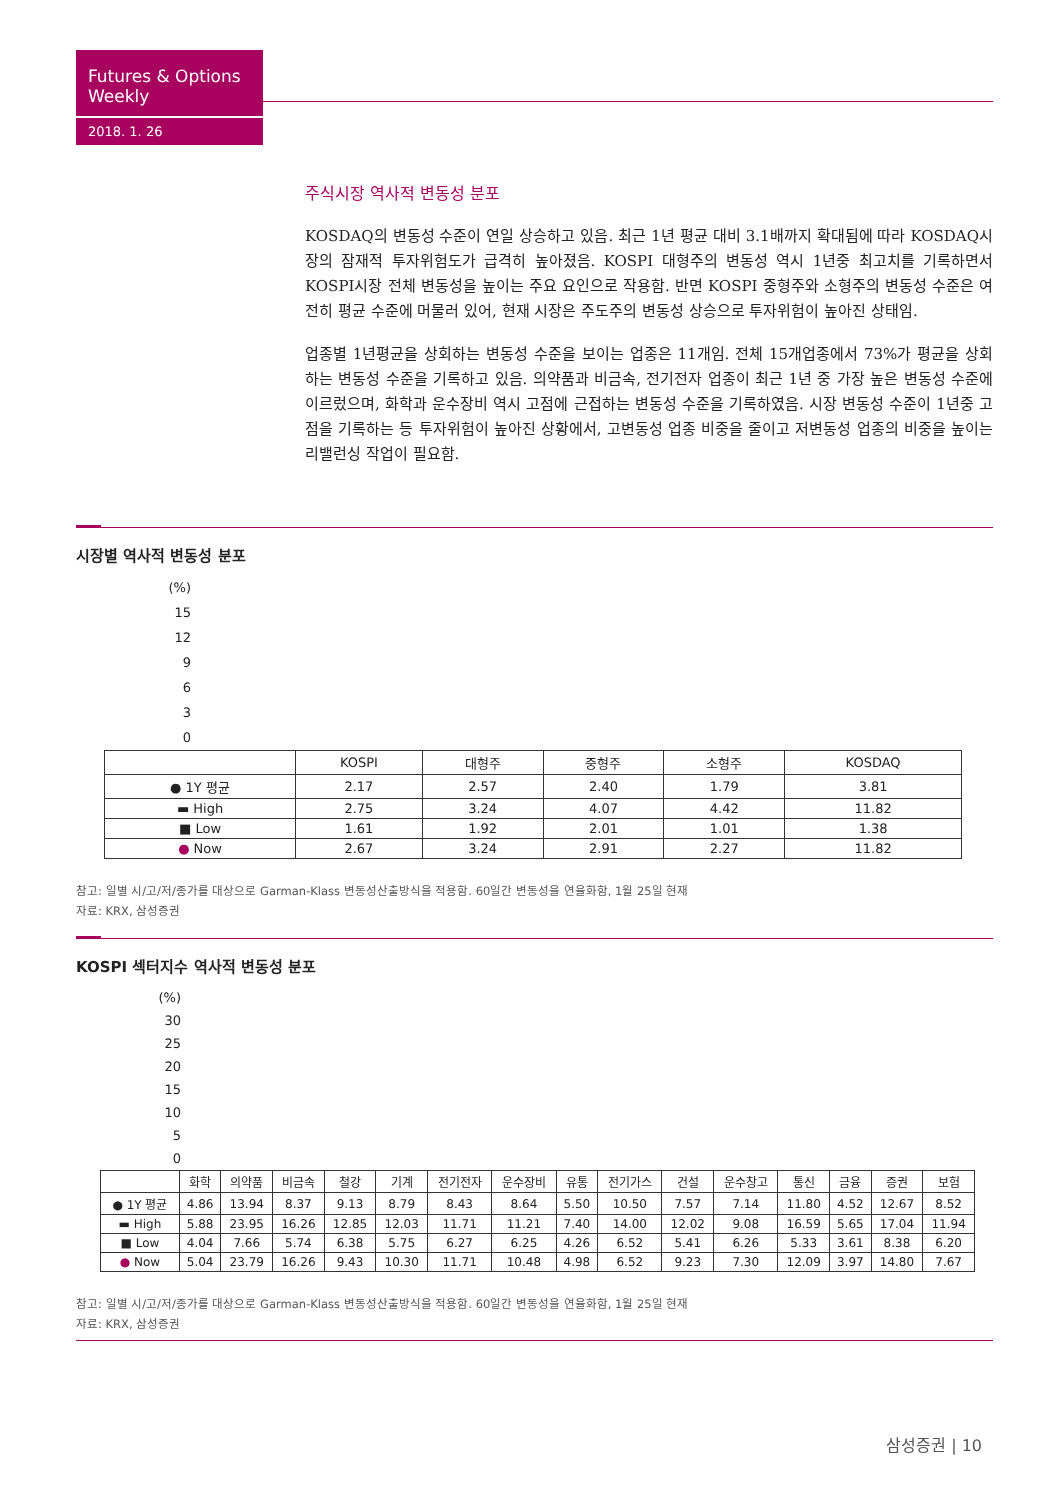Futures & Options Weekly
2018. 1. 26
주식시장 역사적 변동성 분포
KOSDAQ의 변동성 수준이 연일 상승하고 있음. 최근 1년 평균 대비 3.1배까지 확대됨에 따라 KOSDAQ시장의 잠재적 투자위험도가 급격히 높아졌음. KOSPI 대형주의 변동성 역시 1년중 최고치를 기록하면서 KOSPI시장 전체 변동성을 높이는 주요 요인으로 작용함. 반면 KOSPI 중형주와 소형주의 변동성 수준은 여전히 평균 수준에 머물러 있어, 현재 시장은 주도주의 변동성 상승으로 투자위험이 높아진 상태임.
업종별 1년평균을 상회하는 변동성 수준을 보이는 업종은 11개임. 전체 15개업종에서 73%가 평균을 상회하는 변동성 수준을 기록하고 있음. 의약품과 비금속, 전기전자 업종이 최근 1년 중 가장 높은 변동성 수준에 이르렀으며, 화학과 운수장비 역시 고점에 근접하는 변동성 수준을 기록하였음. 시장 변동성 수준이 1년중 고점을 기록하는 등 투자위험이 높아진 상황에서, 고변동성 업종 비중을 줄이고 저변동성 업종의 비중을 높이는 리밸런싱 작업이 필요함.
시장별 역사적 변동성 분포
(%)
15
12
9
6
3
0
| | KOSPI | 대형주 | 중형주 | 소형주 | KOSDAQ |
| --- | --- | --- | --- | --- | --- |
| ● 1Y 평균 | 2.17 | 2.57 | 2.40 | 1.79 | 3.81 |
| ▬ High | 2.75 | 3.24 | 4.07 | 4.42 | 11.82 |
| ■ Low | 1.61 | 1.92 | 2.01 | 1.01 | 1.38 |
| ● Now | 2.67 | 3.24 | 2.91 | 2.27 | 11.82 |
참고: 일별 시/고/저/종가를 대상으로 Garman-Klass 변동성산출방식을 적용함. 60일간 변동성을 연율화함, 1월 25일 현재
자료: KRX, 삼성증권
KOSPI 섹터지수 역사적 변동성 분포
(%)
30
25
20
15
10
5
0
| | 화학 | 의약품 | 비금속 | 철강 | 기계 | 전기전자 | 운수장비 | 유통 | 전기가스 | 건설 | 운수창고 | 통신 | 금융 | 증권 | 보험 |
| --- | --- | --- | --- | --- | --- | --- | --- | --- | --- | --- | --- | --- | --- | --- | --- |
| ● 1Y 평균 | 4.86 | 13.94 | 8.37 | 9.13 | 8.79 | 8.43 | 8.64 | 5.50 | 10.50 | 7.57 | 7.14 | 11.80 | 4.52 | 12.67 | 8.52 |
| ▬ High | 5.88 | 23.95 | 16.26 | 12.85 | 12.03 | 11.71 | 11.21 | 7.40 | 14.00 | 12.02 | 9.08 | 16.59 | 5.65 | 17.04 | 11.94 |
| ■ Low | 4.04 | 7.66 | 5.74 | 6.38 | 5.75 | 6.27 | 6.25 | 4.26 | 6.52 | 5.41 | 6.26 | 5.33 | 3.61 | 8.38 | 6.20 |
| ● Now | 5.04 | 23.79 | 16.26 | 9.43 | 10.30 | 11.71 | 10.48 | 4.98 | 6.52 | 9.23 | 7.30 | 12.09 | 3.97 | 14.80 | 7.67 |
참고: 일별 시/고/저/종가를 대상으로 Garman-Klass 변동성산출방식을 적용함. 60일간 변동성을 연율화함, 1월 25일 현재
자료: KRX, 삼성증권
삼성증권 | 10